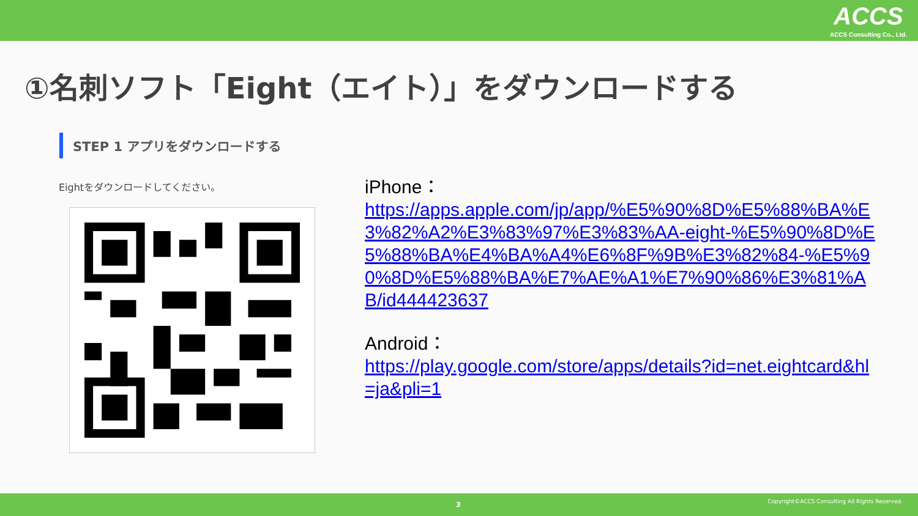ACCS
ACCS Consulting Co., Ltd.
①名刺ソフト「Eight（エイト）」をダウンロードする
STEP 1 アプリをダウンロードする
Eightをダウンロードしてください。
iPhone：
https://apps.apple.com/jp/app/%E5%90%8D%E5%88%BA%E3%82%A2%E3%83%97%E3%83%AA-eight-%E5%90%8D%E5%88%BA%E4%BA%A4%E6%8F%9B%E3%82%84-%E5%90%8D%E5%88%BA%E7%AE%A1%E7%90%86%E3%81%AB/id444423637
Android：
https://play.google.com/store/apps/details?id=net.eightcard&hl=ja&pli=1
3 Copyright©ACCS Consulting All Rights Reserved.